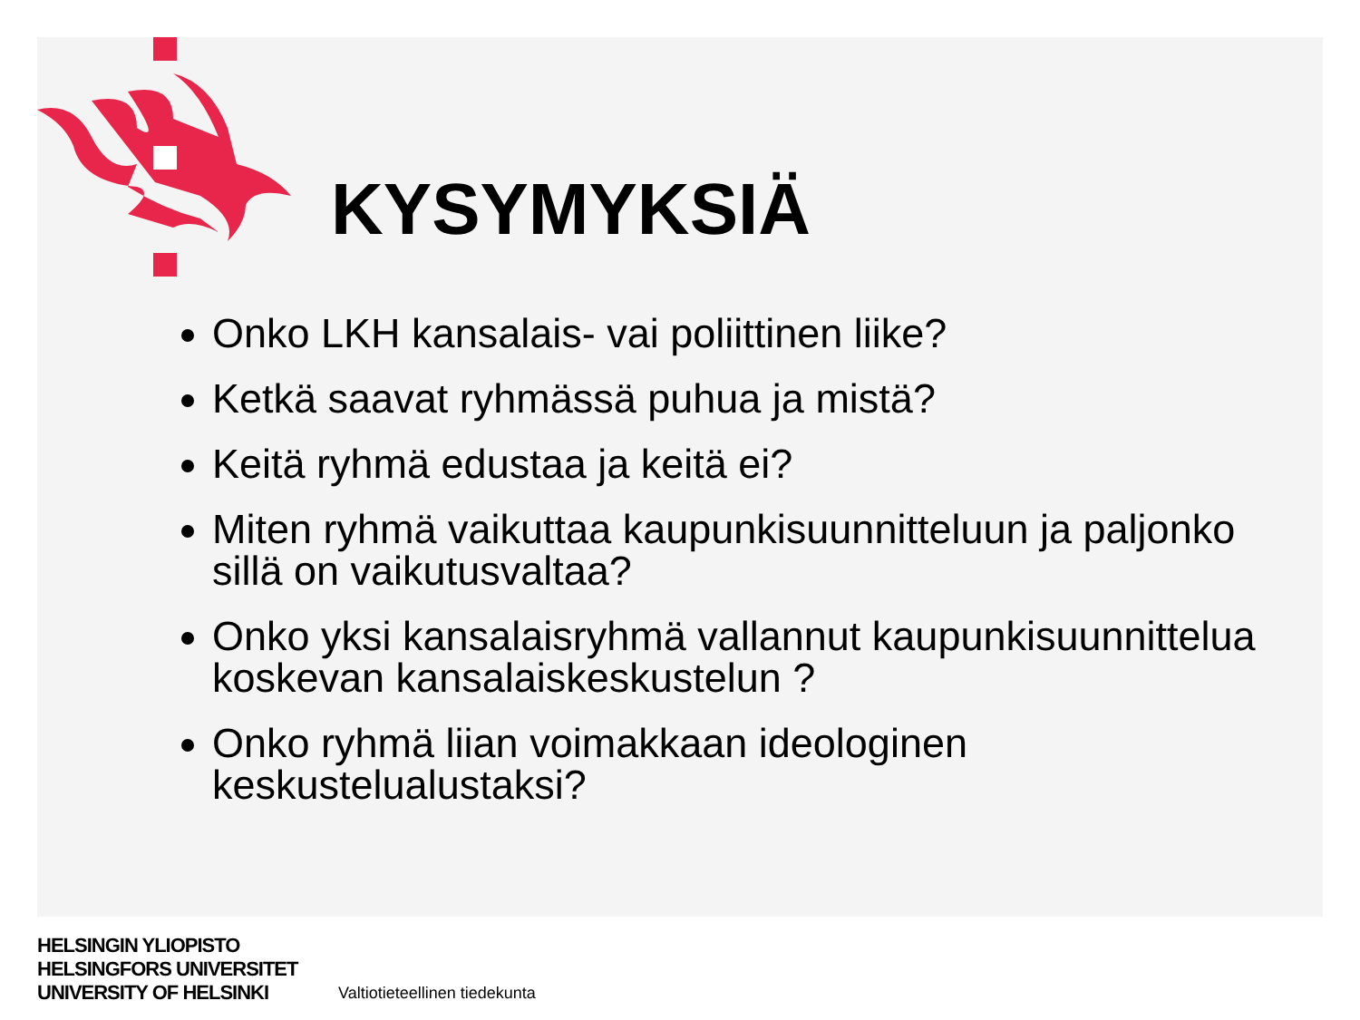KYSYMYKSIÄ
Onko LKH kansalais- vai poliittinen liike?
Ketkä saavat ryhmässä puhua ja mistä?
Keitä ryhmä edustaa ja keitä ei?
Miten ryhmä vaikuttaa kaupunkisuunnitteluun ja paljonko sillä on vaikutusvaltaa?
Onko yksi kansalaisryhmä vallannut kaupunkisuunnittelua koskevan kansalaiskeskustelun ?
Onko ryhmä liian voimakkaan ideologinen keskustelualustaksi?
HELSINGIN YLIOPISTO
HELSINGFORS UNIVERSITET
UNIVERSITY OF HELSINKI
Valtiotieteellinen tiedekunta